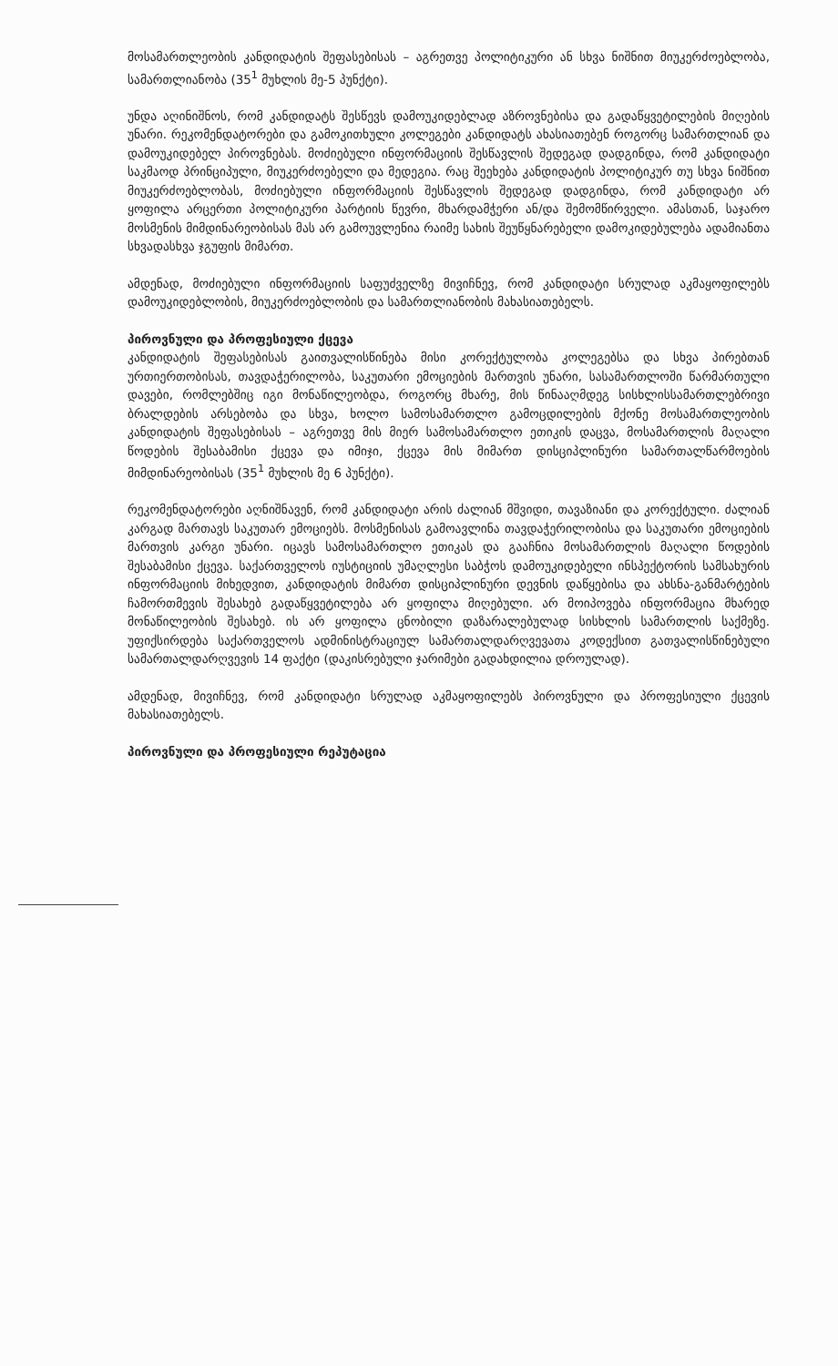მოსამართლეობის კანდიდატის შეფასებისას – აგრეთვე პოლიტიკური ან სხვა ნიშნით მიუკერძოებლობა, სამართლიანობა (35<sup>1</sup> მუხლის მე-5 პუნქტი).
უნდა აღინიშნოს, რომ კანდიდატს შესწევს დამოუკიდებლად აზროვნებისა და გადაწყვეტილების მიღების უნარი. რეკომენდატორები და გამოკითხული კოლეგები კანდიდატს ახასიათებენ როგორც სამართლიან და დამოუკიდებელ პიროვნებას. მოძიებული ინფორმაციის შესწავლის შედეგად დადგინდა, რომ კანდიდატი საკმაოდ პრინციპული, მიუკერძოებელი და მედეგია. რაც შეეხება კანდიდატის პოლიტიკურ თუ სხვა ნიშნით მიუკერძოებლობას, მოძიებული ინფორმაციის შესწავლის შედეგად დადგინდა, რომ კანდიდატი არ ყოფილა არცერთი პოლიტიკური პარტიის წევრი, მხარდამჭერი ან/და შემომწირველი. ამასთან, საჯარო მოსმენის მიმდინარეობისას მას არ გამოუვლენია რაიმე სახის შეუწყნარებელი დამოკიდებულება ადამიანთა სხვადასხვა ჯგუფის მიმართ.
ამდენად, მოძიებული ინფორმაციის საფუძველზე მივიჩნევ, რომ კანდიდატი სრულად აკმაყოფილებს დამოუკიდებლობის, მიუკერძოებლობის და სამართლიანობის მახასიათებელს.
პიროვნული და პროფესიული ქცევა
კანდიდატის შეფასებისას გაითვალისწინება მისი კორექტულობა კოლეგებსა და სხვა პირებთან ურთიერთობისას, თავდაჭერილობა, საკუთარი ემოციების მართვის უნარი, სასამართლოში წარმართული დავები, რომლებშიც იგი მონაწილეობდა, როგორც მხარე, მის წინააღმდეგ სისხლისსამართლებრივი ბრალდების არსებობა და სხვა, ხოლო სამოსამართლო გამოცდილების მქონე მოსამართლეობის კანდიდატის შეფასებისას – აგრეთვე მის მიერ სამოსამართლო ეთიკის დაცვა, მოსამართლის მაღალი წოდების შესაბამისი ქცევა და იმიჯი, ქცევა მის მიმართ დისციპლინური სამართალწარმოების მიმდინარეობისას (35<sup>1</sup> მუხლის მე 6 პუნქტი).
რეკომენდატორები აღნიშნავენ, რომ კანდიდატი არის ძალიან მშვიდი, თავაზიანი და კორექტული. ძალიან კარგად მართავს საკუთარ ემოციებს. მოსმენისას გამოავლინა თავდაჭერილობისა და საკუთარი ემოციების მართვის კარგი უნარი. იცავს სამოსამართლო ეთიკას და გააჩნია მოსამართლის მაღალი წოდების შესაბამისი ქცევა. საქართველოს იუსტიციის უმაღლესი საბჭოს დამოუკიდებელი ინსპექტორის სამსახურის ინფორმაციის მიხედვით, კანდიდატის მიმართ დისციპლინური დევნის დაწყებისა და ახსნა-განმარტების ჩამორთმევის შესახებ გადაწყვეტილება არ ყოფილა მიღებული. არ მოიპოვება ინფორმაცია მხარედ მონაწილეობის შესახებ. ის არ ყოფილა ცნობილი დაზარალებულად სისხლის სამართლის საქმეზე. უფიქსირდება საქართველოს ადმინისტრაციულ სამართალდარღვევათა კოდექსით გათვალისწინებული სამართალდარღვევის 14 ფაქტი (დაკისრებული ჯარიმები გადახდილია დროულად).
ამდენად, მივიჩნევ, რომ კანდიდატი სრულად აკმაყოფილებს პიროვნული და პროფესიული ქცევის მახასიათებელს.
პიროვნული და პროფესიული რეპუტაცია